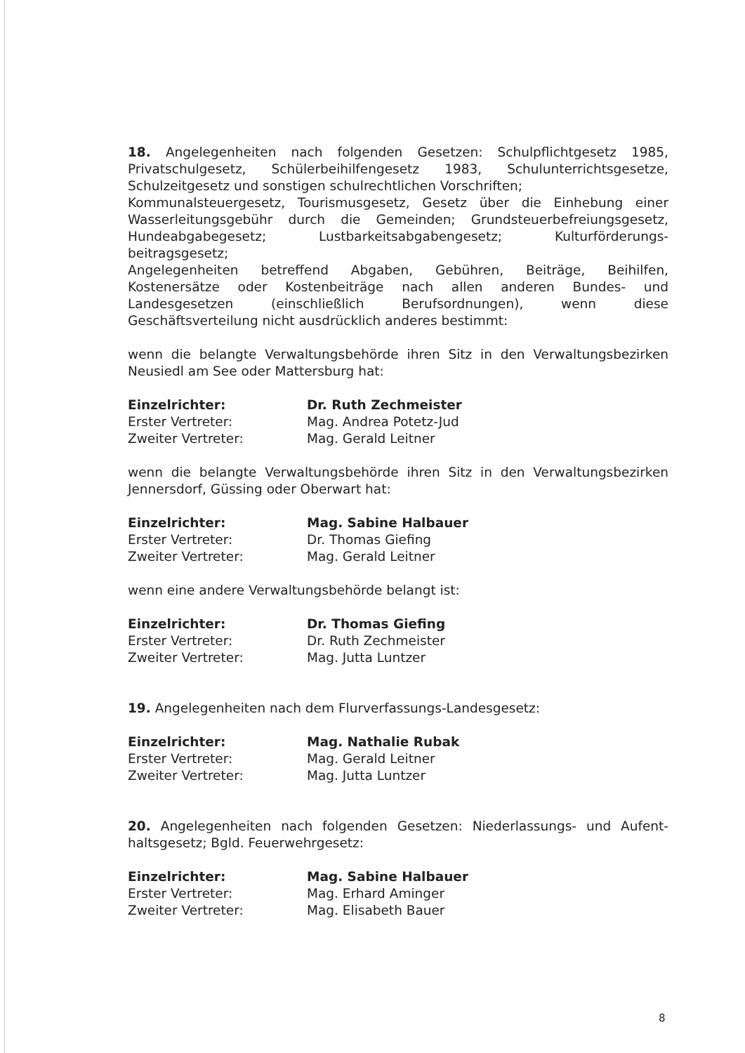18. Angelegenheiten nach folgenden Gesetzen: Schulpflichtgesetz 1985, Privatschulgesetz, Schülerbeihilfengesetz 1983, Schulunterrichtsgesetze, Schulzeitgesetz und sonstigen schulrechtlichen Vorschriften;
Kommunalsteuergesetz, Tourismusgesetz, Gesetz über die Einhebung einer Wasserleitungsgebühr durch die Gemeinden; Grundsteuerbefreiungsgesetz, Hundeabgabegesetz; Lustbarkeitsabgabengesetz; Kulturförderungs-beitragsgesetz;
Angelegenheiten betreffend Abgaben, Gebühren, Beiträge, Beihilfen, Kostenersätze oder Kostenbeiträge nach allen anderen Bundes- und Landesgesetzen (einschließlich Berufsordnungen), wenn diese Geschäftsverteilung nicht ausdrücklich anderes bestimmt:
wenn die belangte Verwaltungsbehörde ihren Sitz in den Verwaltungsbezirken Neusiedl am See oder Mattersburg hat:
| Einzelrichter: | Dr. Ruth Zechmeister |
| Erster Vertreter: | Mag. Andrea Potetz-Jud |
| Zweiter Vertreter: | Mag. Gerald Leitner |
wenn die belangte Verwaltungsbehörde ihren Sitz in den Verwaltungsbezirken Jennersdorf, Güssing oder Oberwart hat:
| Einzelrichter: | Mag. Sabine Halbauer |
| Erster Vertreter: | Dr. Thomas Giefing |
| Zweiter Vertreter: | Mag. Gerald Leitner |
wenn eine andere Verwaltungsbehörde belangt ist:
| Einzelrichter: | Dr. Thomas Giefing |
| Erster Vertreter: | Dr. Ruth Zechmeister |
| Zweiter Vertreter: | Mag. Jutta Luntzer |
19. Angelegenheiten nach dem Flurverfassungs-Landesgesetz:
| Einzelrichter: | Mag. Nathalie Rubak |
| Erster Vertreter: | Mag. Gerald Leitner |
| Zweiter Vertreter: | Mag. Jutta Luntzer |
20. Angelegenheiten nach folgenden Gesetzen: Niederlassungs- und Aufent-haltsgesetz; Bgld. Feuerwehrgesetz:
| Einzelrichter: | Mag. Sabine Halbauer |
| Erster Vertreter: | Mag. Erhard Aminger |
| Zweiter Vertreter: | Mag. Elisabeth Bauer |
8